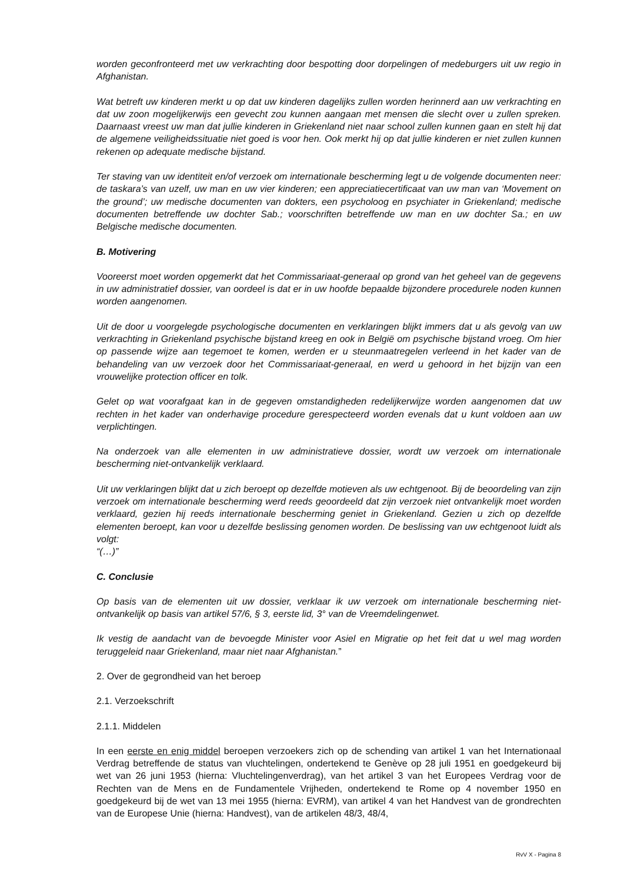worden geconfronteerd met uw verkrachting door bespotting door dorpelingen of medeburgers uit uw regio in Afghanistan.
Wat betreft uw kinderen merkt u op dat uw kinderen dagelijks zullen worden herinnerd aan uw verkrachting en dat uw zoon mogelijkerwijs een gevecht zou kunnen aangaan met mensen die slecht over u zullen spreken. Daarnaast vreest uw man dat jullie kinderen in Griekenland niet naar school zullen kunnen gaan en stelt hij dat de algemene veiligheidssituatie niet goed is voor hen. Ook merkt hij op dat jullie kinderen er niet zullen kunnen rekenen op adequate medische bijstand.
Ter staving van uw identiteit en/of verzoek om internationale bescherming legt u de volgende documenten neer: de taskara’s van uzelf, uw man en uw vier kinderen; een appreciatiecertificaat van uw man van ‘Movement on the ground’; uw medische documenten van dokters, een psycholoog en psychiater in Griekenland; medische documenten betreffende uw dochter Sab.; voorschriften betreffende uw man en uw dochter Sa.; en uw Belgische medische documenten.
B. Motivering
Vooreerst moet worden opgemerkt dat het Commissariaat-generaal op grond van het geheel van de gegevens in uw administratief dossier, van oordeel is dat er in uw hoofde bepaalde bijzondere procedurele noden kunnen worden aangenomen.
Uit de door u voorgelegde psychologische documenten en verklaringen blijkt immers dat u als gevolg van uw verkrachting in Griekenland psychische bijstand kreeg en ook in België om psychische bijstand vroeg. Om hier op passende wijze aan tegemoet te komen, werden er u steunmaatregelen verleend in het kader van de behandeling van uw verzoek door het Commissariaat-generaal, en werd u gehoord in het bijzijn van een vrouwelijke protection officer en tolk.
Gelet op wat voorafgaat kan in de gegeven omstandigheden redelijkerwijze worden aangenomen dat uw rechten in het kader van onderhavige procedure gerespecteerd worden evenals dat u kunt voldoen aan uw verplichtingen.
Na onderzoek van alle elementen in uw administratieve dossier, wordt uw verzoek om internationale bescherming niet-ontvankelijk verklaard.
Uit uw verklaringen blijkt dat u zich beroept op dezelfde motieven als uw echtgenoot. Bij de beoordeling van zijn verzoek om internationale bescherming werd reeds geoordeeld dat zijn verzoek niet ontvankelijk moet worden verklaard, gezien hij reeds internationale bescherming geniet in Griekenland. Gezien u zich op dezelfde elementen beroept, kan voor u dezelfde beslissing genomen worden. De beslissing van uw echtgenoot luidt als volgt:
“(…)”
C. Conclusie
Op basis van de elementen uit uw dossier, verklaar ik uw verzoek om internationale bescherming niet-ontvankelijk op basis van artikel 57/6, § 3, eerste lid, 3° van de Vreemdelingenwet.
Ik vestig de aandacht van de bevoegde Minister voor Asiel en Migratie op het feit dat u wel mag worden teruggeleid naar Griekenland, maar niet naar Afghanistan.”
2. Over de gegrondheid van het beroep
2.1. Verzoekschrift
2.1.1. Middelen
In een eerste en enig middel beroepen verzoekers zich op de schending van artikel 1 van het Internationaal Verdrag betreffende de status van vluchtelingen, ondertekend te Genève op 28 juli 1951 en goedgekeurd bij wet van 26 juni 1953 (hierna: Vluchtelingenverdrag), van het artikel 3 van het Europees Verdrag voor de Rechten van de Mens en de Fundamentele Vrijheden, ondertekend te Rome op 4 november 1950 en goedgekeurd bij de wet van 13 mei 1955 (hierna: EVRM), van artikel 4 van het Handvest van de grondrechten van de Europese Unie (hierna: Handvest), van de artikelen 48/3, 48/4,
RvV X - Pagina 8